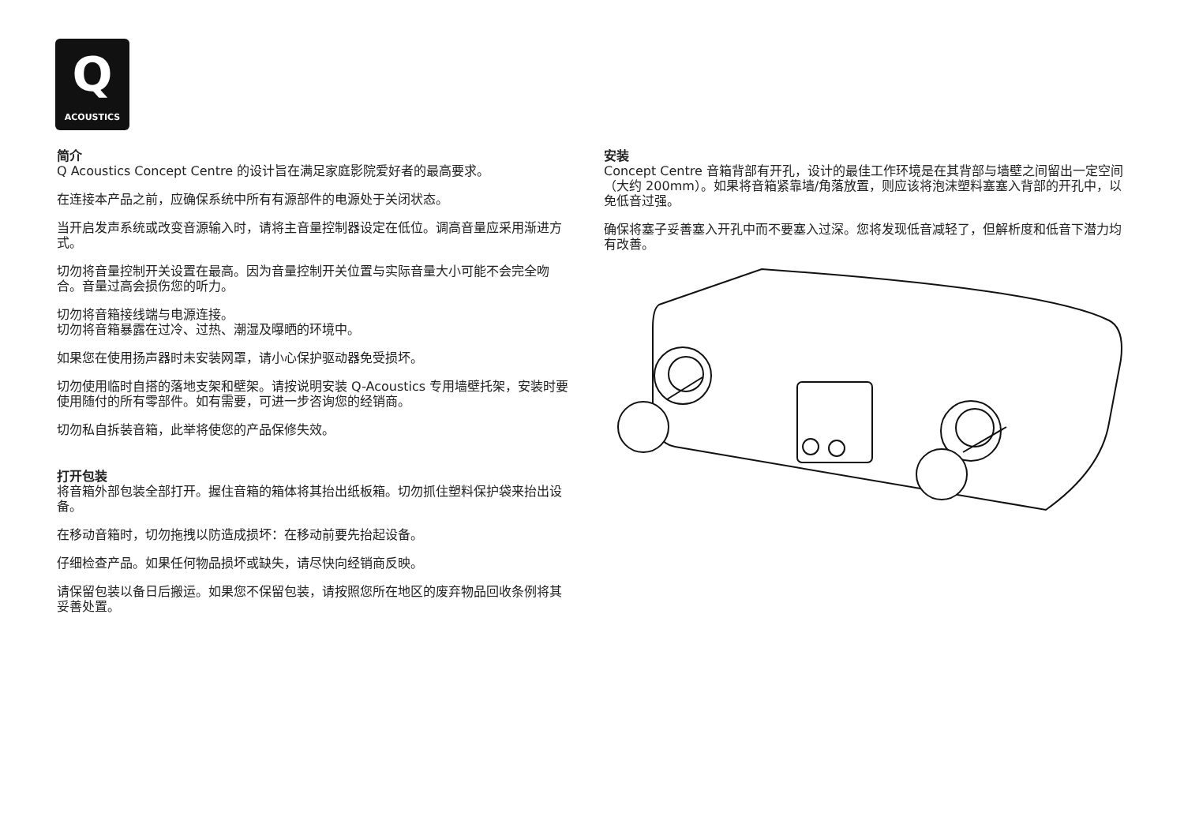Q
ACOUSTICS
简介
Q Acoustics Concept Centre 的设计旨在满足家庭影院爱好者的最高要求。
在连接本产品之前，应确保系统中所有有源部件的电源处于关闭状态。
当开启发声系统或改变音源输入时，请将主音量控制器设定在低位。调高音量应采用渐进方式。
切勿将音量控制开关设置在最高。因为音量控制开关位置与实际音量大小可能不会完全吻合。音量过高会损伤您的听力。
切勿将音箱接线端与电源连接。
切勿将音箱暴露在过冷、过热、潮湿及曝晒的环境中。
如果您在使用扬声器时未安装网罩，请小心保护驱动器免受损坏。
切勿使用临时自搭的落地支架和壁架。请按说明安装 Q-Acoustics 专用墙壁托架，安装时要使用随付的所有零部件。如有需要，可进一步咨询您的经销商。
切勿私自拆装音箱，此举将使您的产品保修失效。
打开包装
将音箱外部包装全部打开。握住音箱的箱体将其抬出纸板箱。切勿抓住塑料保护袋来抬出设备。
在移动音箱时，切勿拖拽以防造成损坏：在移动前要先抬起设备。
仔细检查产品。如果任何物品损坏或缺失，请尽快向经销商反映。
请保留包装以备日后搬运。如果您不保留包装，请按照您所在地区的废弃物品回收条例将其妥善处置。
安装
Concept Centre 音箱背部有开孔，设计的最佳工作环境是在其背部与墙壁之间留出一定空间（大约 200mm）。如果将音箱紧靠墙/角落放置，则应该将泡沫塑料塞塞入背部的开孔中，以免低音过强。
确保将塞子妥善塞入开孔中而不要塞入过深。您将发现低音减轻了，但解析度和低音下潜力均有改善。